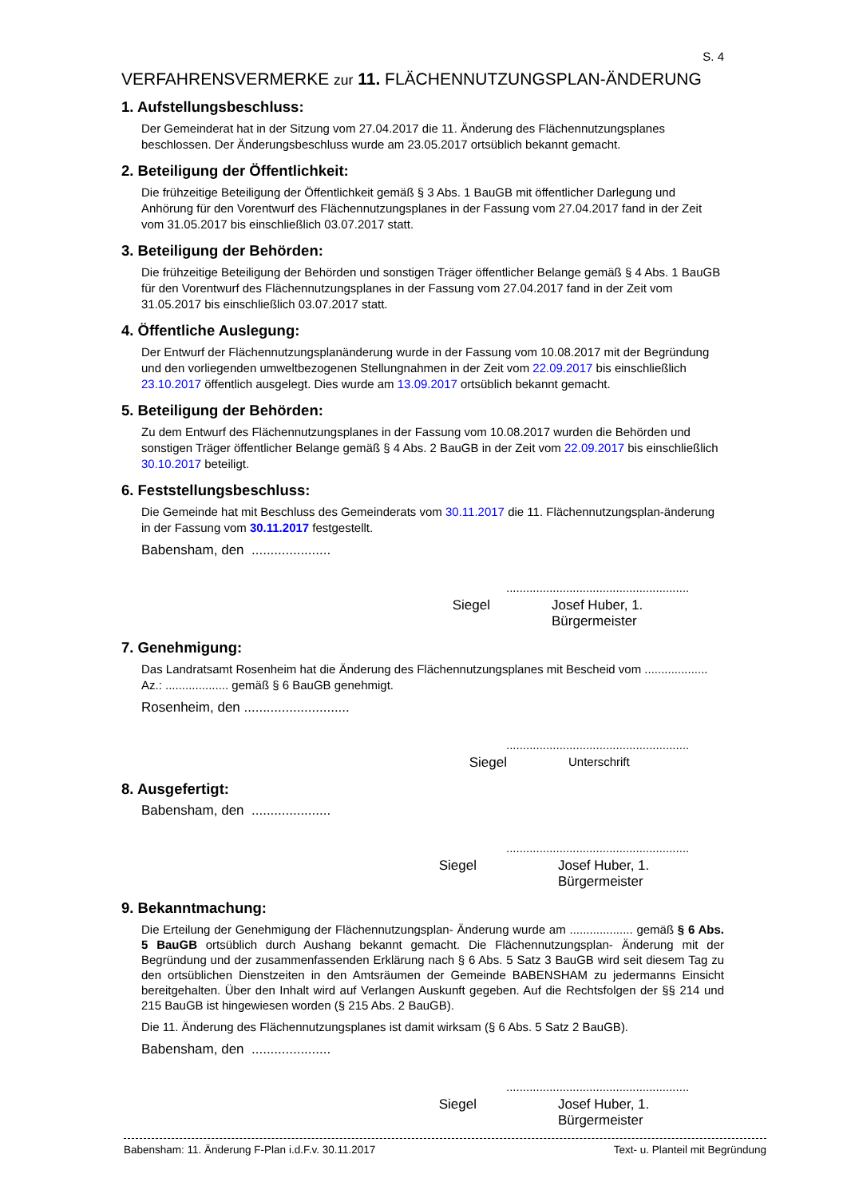S. 4
VERFAHRENSVERMERKE zur 11. FLÄCHENNUTZUNGSPLAN-ÄNDERUNG
1. Aufstellungsbeschluss:
Der Gemeinderat hat in der Sitzung vom 27.04.2017 die 11. Änderung des Flächennutzungsplanes beschlossen. Der Änderungsbeschluss wurde am 23.05.2017 ortsüblich bekannt gemacht.
2. Beteiligung der Öffentlichkeit:
Die frühzeitige Beteiligung der Öffentlichkeit gemäß § 3 Abs. 1 BauGB mit öffentlicher Darlegung und Anhörung für den Vorentwurf des Flächennutzungsplanes in der Fassung vom 27.04.2017 fand in der Zeit vom 31.05.2017 bis einschließlich 03.07.2017 statt.
3. Beteiligung der Behörden:
Die frühzeitige Beteiligung der Behörden und sonstigen Träger öffentlicher Belange gemäß § 4 Abs. 1 BauGB für den Vorentwurf des Flächennutzungsplanes in der Fassung vom 27.04.2017 fand in der Zeit vom 31.05.2017 bis einschließlich 03.07.2017 statt.
4. Öffentliche Auslegung:
Der Entwurf der Flächennutzungsplanänderung wurde in der Fassung vom 10.08.2017 mit der Begründung und den vorliegenden umweltbezogenen Stellungnahmen in der Zeit vom 22.09.2017 bis einschließlich 23.10.2017 öffentlich ausgelegt. Dies wurde am 13.09.2017 ortsüblich bekannt gemacht.
5. Beteiligung der Behörden:
Zu dem Entwurf des Flächennutzungsplanes in der Fassung vom 10.08.2017 wurden die Behörden und sonstigen Träger öffentlicher Belange gemäß § 4 Abs. 2 BauGB in der Zeit vom 22.09.2017 bis einschließlich 30.10.2017 beteiligt.
6. Feststellungsbeschluss:
Die Gemeinde hat mit Beschluss des Gemeinderats vom 30.11.2017 die 11. Flächennutzungsplan-änderung in der Fassung vom 30.11.2017 festgestellt.
Babensham, den .....................
.......................................................
Siegel Josef Huber, 1. Bürgermeister
7. Genehmigung:
Das Landratsamt Rosenheim hat die Änderung des Flächennutzungsplanes mit Bescheid vom ................... Az.: ................... gemäß § 6 BauGB genehmigt.
Rosenheim, den ............................
.......................................................
Siegel Unterschrift
8. Ausgefertigt:
Babensham, den .....................
.......................................................
Siegel Josef Huber, 1. Bürgermeister
9. Bekanntmachung:
Die Erteilung der Genehmigung der Flächennutzungsplan- Änderung wurde am ................... gemäß § 6 Abs. 5 BauGB ortsüblich durch Aushang bekannt gemacht. Die Flächennutzungsplan- Änderung mit der Begründung und der zusammenfassenden Erklärung nach § 6 Abs. 5 Satz 3 BauGB wird seit diesem Tag zu den ortsüblichen Dienstzeiten in den Amtsräumen der Gemeinde BABENSHAM zu jedermanns Einsicht bereitgehalten. Über den Inhalt wird auf Verlangen Auskunft gegeben. Auf die Rechtsfolgen der §§ 214 und 215 BauGB ist hingewiesen worden (§ 215 Abs. 2 BauGB).
Die 11. Änderung des Flächennutzungsplanes ist damit wirksam (§ 6 Abs. 5 Satz 2 BauGB).
Babensham, den .....................
.......................................................
Siegel Josef Huber, 1. Bürgermeister
Babensham: 11. Änderung F-Plan i.d.F.v. 30.11.2017 Text- u. Planteil mit Begründung